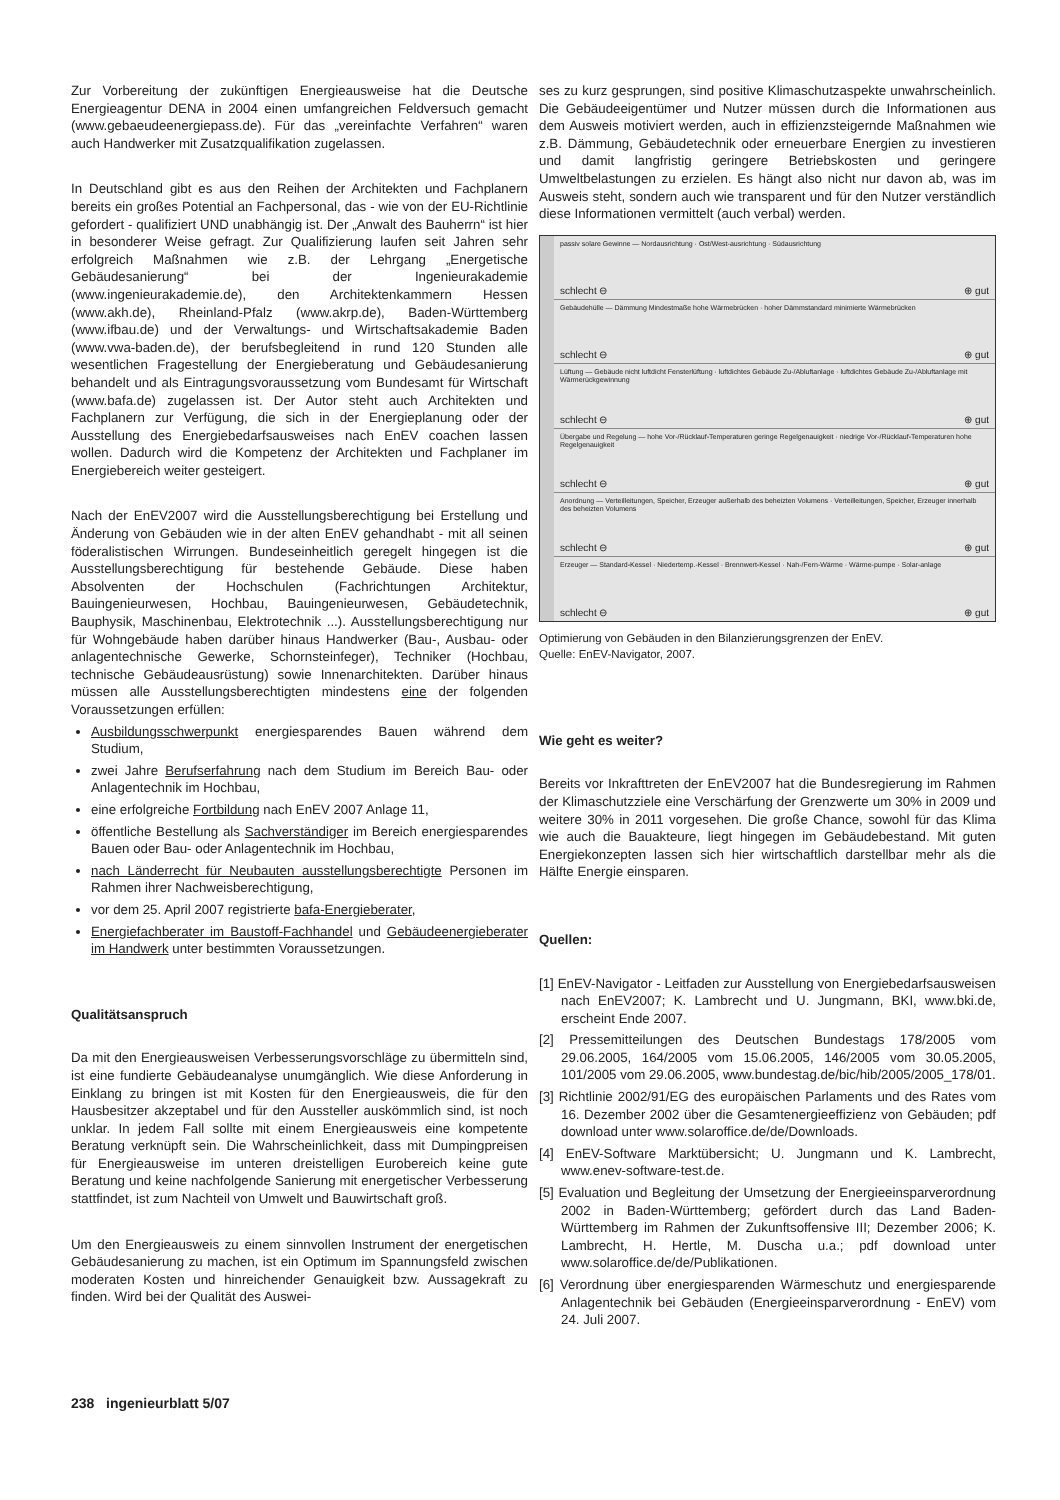Zur Vorbereitung der zukünftigen Energieausweise hat die Deutsche Energieagentur DENA in 2004 einen umfangreichen Feldversuch gemacht (www.gebaeudeenergiepass.de). Für das „vereinfachte Verfahren“ waren auch Handwerker mit Zusatzqualifikation zugelassen.
In Deutschland gibt es aus den Reihen der Architekten und Fachplanern bereits ein großes Potential an Fachpersonal, das - wie von der EU-Richtlinie gefordert - qualifiziert UND unabhängig ist. Der „Anwalt des Bauherrn“ ist hier in besonderer Weise gefragt. Zur Qualifizierung laufen seit Jahren sehr erfolgreich Maßnahmen wie z.B. der Lehrgang „Energetische Gebäudesanierung“ bei der Ingenieurakademie (www.ingenieurakademie.de), den Architektenkammern Hessen (www.akh.de), Rheinland-Pfalz (www.akrp.de), Baden-Württemberg (www.ifbau.de) und der Verwaltungs- und Wirtschaftsakademie Baden (www.vwa-baden.de), der berufsbegleitend in rund 120 Stunden alle wesentlichen Fragestellung der Energieberatung und Gebäudesanierung behandelt und als Eintragungsvoraussetzung vom Bundesamt für Wirtschaft (www.bafa.de) zugelassen ist. Der Autor steht auch Architekten und Fachplanern zur Verfügung, die sich in der Energieplanung oder der Ausstellung des Energiebedarfsausweises nach EnEV coachen lassen wollen. Dadurch wird die Kompetenz der Architekten und Fachplaner im Energiebereich weiter gesteigert.
Nach der EnEV2007 wird die Ausstellungsberechtigung bei Erstellung und Änderung von Gebäuden wie in der alten EnEV gehandhabt - mit all seinen föderalistischen Wirrungen. Bundeseinheitlich geregelt hingegen ist die Ausstellungsberechtigung für bestehende Gebäude. Diese haben Absolventen der Hochschulen (Fachrichtungen Architektur, Bauingenieurwesen, Hochbau, Bauingenieurwesen, Gebäudetechnik, Bauphysik, Maschinenbau, Elektrotechnik ...). Ausstellungsberechtigung nur für Wohngebäude haben darüber hinaus Handwerker (Bau-, Ausbau- oder anlagentechnische Gewerke, Schornsteinfeger), Techniker (Hochbau, technische Gebäudeausrüstung) sowie Innenarchitekten. Darüber hinaus müssen alle Ausstellungsberechtigten mindestens eine der folgenden Voraussetzungen erfüllen:
Ausbildungsschwerpunkt energiesparendes Bauen während dem Studium,
zwei Jahre Berufserfahrung nach dem Studium im Bereich Bau- oder Anlagentechnik im Hochbau,
eine erfolgreiche Fortbildung nach EnEV 2007 Anlage 11,
öffentliche Bestellung als Sachverständiger im Bereich energiesparendes Bauen oder Bau- oder Anlagentechnik im Hochbau,
nach Länderrecht für Neubauten ausstellungsberechtigte Personen im Rahmen ihrer Nachweisberechtigung,
vor dem 25. April 2007 registrierte bafa-Energieberater,
Energiefachberater im Baustoff-Fachhandel und Gebäudeenergieberater im Handwerk unter bestimmten Voraussetzungen.
Qualitätsanspruch
Da mit den Energieausweisen Verbesserungsvorschläge zu übermitteln sind, ist eine fundierte Gebäudeanalyse unumgänglich. Wie diese Anforderung in Einklang zu bringen ist mit Kosten für den Energieausweis, die für den Hausbesitzer akzeptabel und für den Aussteller auskömmlich sind, ist noch unklar. In jedem Fall sollte mit einem Energieausweis eine kompetente Beratung verknüpft sein. Die Wahrscheinlichkeit, dass mit Dumpingpreisen für Energieausweise im unteren dreistelligen Eurobereich keine gute Beratung und keine nachfolgende Sanierung mit energetischer Verbesserung stattfindet, ist zum Nachteil von Umwelt und Bauwirtschaft groß.
Um den Energieausweis zu einem sinnvollen Instrument der energetischen Gebäudesanierung zu machen, ist ein Optimum im Spannungsfeld zwischen moderaten Kosten und hinreichender Genauigkeit bzw. Aussagekraft zu finden. Wird bei der Qualität des Auswei-
ses zu kurz gesprungen, sind positive Klimaschutzaspekte unwahrscheinlich. Die Gebäudeeigentümer und Nutzer müssen durch die Informationen aus dem Ausweis motiviert werden, auch in effizienzsteigernde Maßnahmen wie z.B. Dämmung, Gebäudetechnik oder erneuerbare Energien zu investieren und damit langfristig geringere Betriebskosten und geringere Umweltbelastungen zu erzielen. Es hängt also nicht nur davon ab, was im Ausweis steht, sondern auch wie transparent und für den Nutzer verständlich diese Informationen vermittelt (auch verbal) werden.
passiv solare Gewinne — Nordausrichtung · Ost/West-ausrichtung · Südausrichtung
schlecht ⊖ ⊕ gut
Gebäudehülle — Dämmung Mindestmaße hohe Wärmebrücken · hoher Dämmstandard minimierte Wärmebrücken
schlecht ⊖ ⊕ gut
Lüftung — Gebäude nicht luftdicht Fensterlüftung · luftdichtes Gebäude Zu-/Abluftanlage · luftdichtes Gebäude Zu-/Abluftanlage mit Wärmerückgewinnung
schlecht ⊖ ⊕ gut
Übergabe und Regelung — hohe Vor-/Rücklauf-Temperaturen geringe Regelgenauigkeit · niedrige Vor-/Rücklauf-Temperaturen hohe Regelgenauigkeit
schlecht ⊖ ⊕ gut
Anordnung — Verteilleitungen, Speicher, Erzeuger außerhalb des beheizten Volumens · Verteilleitungen, Speicher, Erzeuger innerhalb des beheizten Volumens
schlecht ⊖ ⊕ gut
Erzeuger — Standard-Kessel · Niedertemp.-Kessel · Brennwert-Kessel · Nah-/Fern-Wärme · Wärme-pumpe · Solar-anlage
schlecht ⊖ ⊕ gut
Optimierung von Gebäuden in den Bilanzierungsgrenzen der EnEV.
Quelle: EnEV-Navigator, 2007.
Wie geht es weiter?
Bereits vor Inkrafttreten der EnEV2007 hat die Bundesregierung im Rahmen der Klimaschutzziele eine Verschärfung der Grenzwerte um 30% in 2009 und weitere 30% in 2011 vorgesehen. Die große Chance, sowohl für das Klima wie auch die Bauakteure, liegt hingegen im Gebäudebestand. Mit guten Energiekonzepten lassen sich hier wirtschaftlich darstellbar mehr als die Hälfte Energie einsparen.
Quellen:
[1] EnEV-Navigator - Leitfaden zur Ausstellung von Energiebedarfsausweisen nach EnEV2007; K. Lambrecht und U. Jungmann, BKI, www.bki.de, erscheint Ende 2007.
[2] Pressemitteilungen des Deutschen Bundestags 178/2005 vom 29.06.2005, 164/2005 vom 15.06.2005, 146/2005 vom 30.05.2005, 101/2005 vom 29.06.2005, www.bundestag.de/bic/hib/2005/2005_178/01.
[3] Richtlinie 2002/91/EG des europäischen Parlaments und des Rates vom 16. Dezember 2002 über die Gesamtenergieeffizienz von Gebäuden; pdf download unter www.solaroffice.de/de/Downloads.
[4] EnEV-Software Marktübersicht; U. Jungmann und K. Lambrecht, www.enev-software-test.de.
[5] Evaluation und Begleitung der Umsetzung der Energieeinsparverordnung 2002 in Baden-Württemberg; gefördert durch das Land Baden-Württemberg im Rahmen der Zukunftsoffensive III; Dezember 2006; K. Lambrecht, H. Hertle, M. Duscha u.a.; pdf download unter www.solaroffice.de/de/Publikationen.
[6] Verordnung über energiesparenden Wärmeschutz und energiesparende Anlagentechnik bei Gebäuden (Energieeinsparverordnung - EnEV) vom 24. Juli 2007.
238 ingenieurblatt 5/07